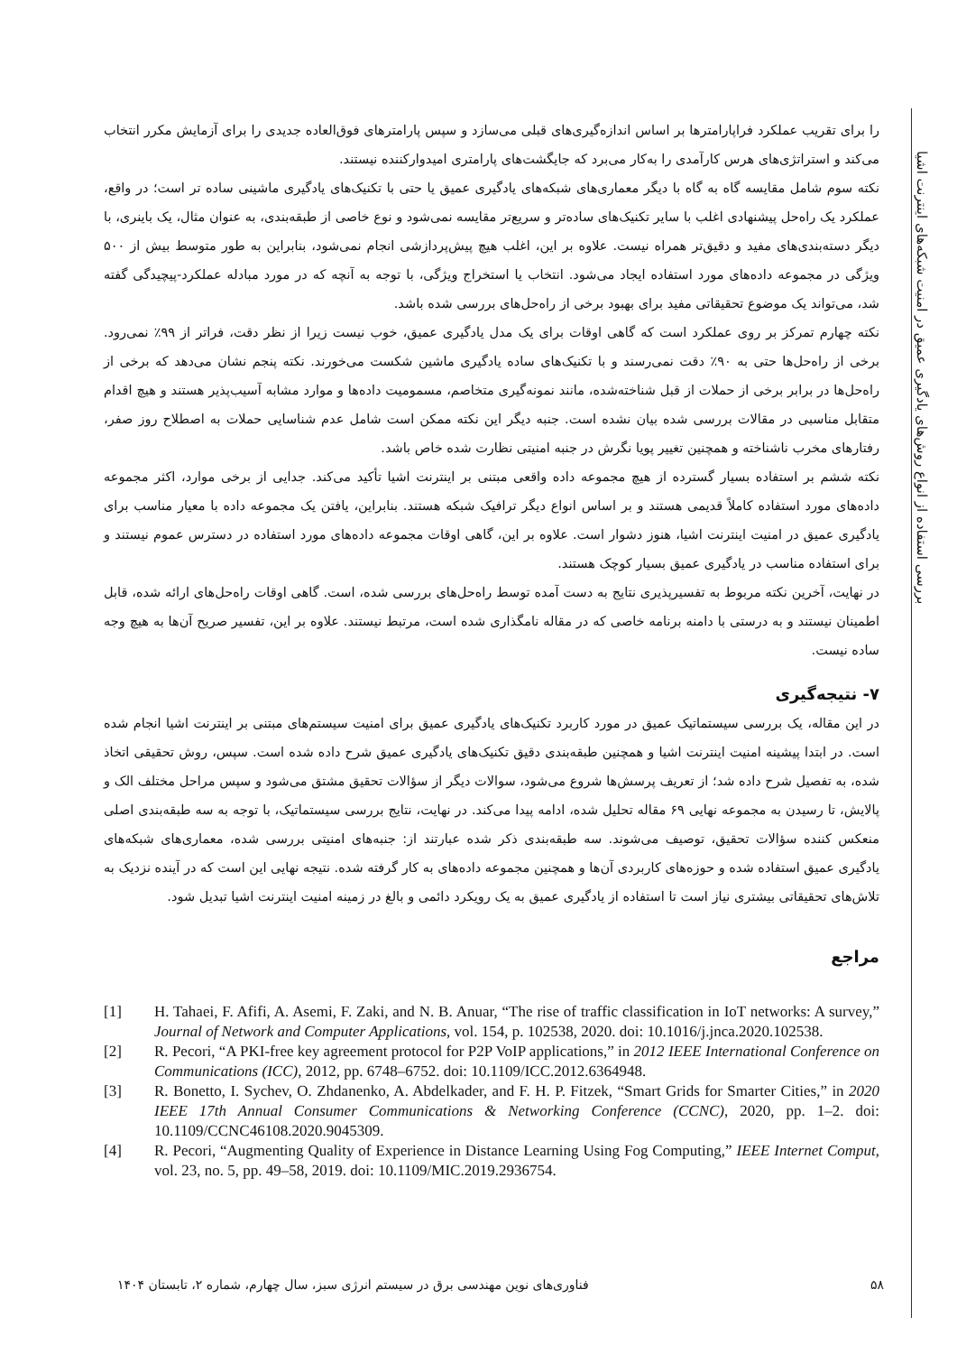بررسی استفاده از انواع روش‌های یادگیری عمیق در امنیت شبکه‌های اینترنت اشیا
را برای تقریب عملکرد فراپارامترها بر اساس اندازه‌گیری‌های قبلی می‌سازد و سپس پارامترهای فوق‌العاده جدیدی را برای آزمایش مکرر انتخاب می‌کند و استراتژی‌های هرس کارآمدی را به‌کار می‌برد که جایگشت‌های پارامتری امیدوارکننده نیستند.
نکته سوم شامل مقایسه گاه به گاه با دیگر معماری‌های شبکه‌های یادگیری عمیق یا حتی با تکنیک‌های یادگیری ماشینی ساده تر است؛ در واقع، عملکرد یک راه‌حل پیشنهادی اغلب با سایر تکنیک‌های ساده‌تر و سریع‌تر مقایسه نمی‌شود و نوع خاصی از طبقه‌بندی، به عنوان مثال، یک باینری، با دیگر دسته‌بندی‌های مفید و دقیق‌تر همراه نیست. علاوه بر این، اغلب هیچ پیش‌پردازشی انجام نمی‌شود، بنابراین به طور متوسط بیش از ۵۰۰ ویژگی در مجموعه داده‌های مورد استفاده ایجاد می‌شود. انتخاب یا استخراج ویژگی، با توجه به آنچه که در مورد مبادله عملکرد-پیچیدگی گفته شد، می‌تواند یک موضوع تحقیقاتی مفید برای بهبود برخی از راه‌حل‌های بررسی شده باشد.
نکته چهارم تمرکز بر روی عملکرد است که گاهی اوقات برای یک مدل یادگیری عمیق، خوب نیست زیرا از نظر دقت، فراتر از ۹۹٪ نمی‌رود. برخی از راه‌حل‌ها حتی به ۹۰٪ دقت نمی‌رسند و با تکنیک‌های ساده یادگیری ماشین شکست می‌خورند. نکته پنجم نشان می‌دهد که برخی از راه‌حل‌ها در برابر برخی از حملات از قبل شناخته‌شده، مانند نمونه‌گیری متخاصم، مسمومیت داده‌ها و موارد مشابه آسیب‌پذیر هستند و هیچ اقدام متقابل مناسبی در مقالات بررسی شده بیان نشده است. جنبه دیگر این نکته ممکن است شامل عدم شناسایی حملات به اصطلاح روز صفر، رفتارهای مخرب ناشناخته و همچنین تغییر پویا نگرش در جنبه امنیتی نظارت شده خاص باشد.
نکته ششم بر استفاده بسیار گسترده از هیچ مجموعه داده واقعی مبتنی بر اینترنت اشیا تأکید می‌کند. جدایی از برخی موارد، اکثر مجموعه داده‌های مورد استفاده کاملاً قدیمی هستند و بر اساس انواع دیگر ترافیک شبکه هستند. بنابراین، یافتن یک مجموعه داده با معیار مناسب برای یادگیری عمیق در امنیت اینترنت اشیا، هنوز دشوار است. علاوه بر این، گاهی اوقات مجموعه داده‌های مورد استفاده در دسترس عموم نیستند و برای استفاده مناسب در یادگیری عمیق بسیار کوچک هستند.
در نهایت، آخرین نکته مربوط به تفسیرپذیری نتایج به دست آمده توسط راه‌حل‌های بررسی شده، است. گاهی اوقات راه‌حل‌های ارائه شده، قابل اطمینان نیستند و به درستی با دامنه برنامه خاصی که در مقاله نامگذاری شده است، مرتبط نیستند. علاوه بر این، تفسیر صریح آن‌ها به هیچ وجه ساده نیست.
۷- نتیجه‌گیری
در این مقاله، یک بررسی سیستماتیک عمیق در مورد کاربرد تکنیک‌های یادگیری عمیق برای امنیت سیستم‌های مبتنی بر اینترنت اشیا انجام شده است. در ابتدا پیشینه امنیت اینترنت اشیا و همچنین طبقه‌بندی دقیق تکنیک‌های یادگیری عمیق شرح داده شده است. سپس، روش تحقیقی اتخاذ شده، به تفصیل شرح داده شد؛ از تعریف پرسش‌ها شروع می‌شود، سوالات دیگر از سؤالات تحقیق مشتق می‌شود و سپس مراحل مختلف الک و پالایش، تا رسیدن به مجموعه نهایی ۶۹ مقاله تحلیل شده، ادامه پیدا می‌کند. در نهایت، نتایج بررسی سیستماتیک، با توجه به سه طبقه‌بندی اصلی منعکس کننده سؤالات تحقیق، توصیف می‌شوند. سه طبقه‌بندی ذکر شده عبارتند از: جنبه‌های امنیتی بررسی شده، معماری‌های شبکه‌های یادگیری عمیق استفاده شده و حوزه‌های کاربردی آن‌ها و همچنین مجموعه داده‌های به کار گرفته شده. نتیجه نهایی این است که در آینده نزدیک به تلاش‌های تحقیقاتی بیشتری نیاز است تا استفاده از یادگیری عمیق به یک رویکرد دائمی و بالغ در زمینه امنیت اینترنت اشیا تبدیل شود.
مراجع
[1] H. Tahaei, F. Afifi, A. Asemi, F. Zaki, and N. B. Anuar, “The rise of traffic classification in IoT networks: A survey,” Journal of Network and Computer Applications, vol. 154, p. 102538, 2020. doi: 10.1016/j.jnca.2020.102538.
[2] R. Pecori, “A PKI-free key agreement protocol for P2P VoIP applications,” in 2012 IEEE International Conference on Communications (ICC), 2012, pp. 6748–6752. doi: 10.1109/ICC.2012.6364948.
[3] R. Bonetto, I. Sychev, O. Zhdanenko, A. Abdelkader, and F. H. P. Fitzek, “Smart Grids for Smarter Cities,” in 2020 IEEE 17th Annual Consumer Communications & Networking Conference (CCNC), 2020, pp. 1–2. doi: 10.1109/CCNC46108.2020.9045309.
[4] R. Pecori, “Augmenting Quality of Experience in Distance Learning Using Fog Computing,” IEEE Internet Comput, vol. 23, no. 5, pp. 49–58, 2019. doi: 10.1109/MIC.2019.2936754.
۵۸ فناوری‌های نوین مهندسی برق در سیستم انرژی سبز، سال چهارم، شماره ۲، تابستان ۱۴۰۴